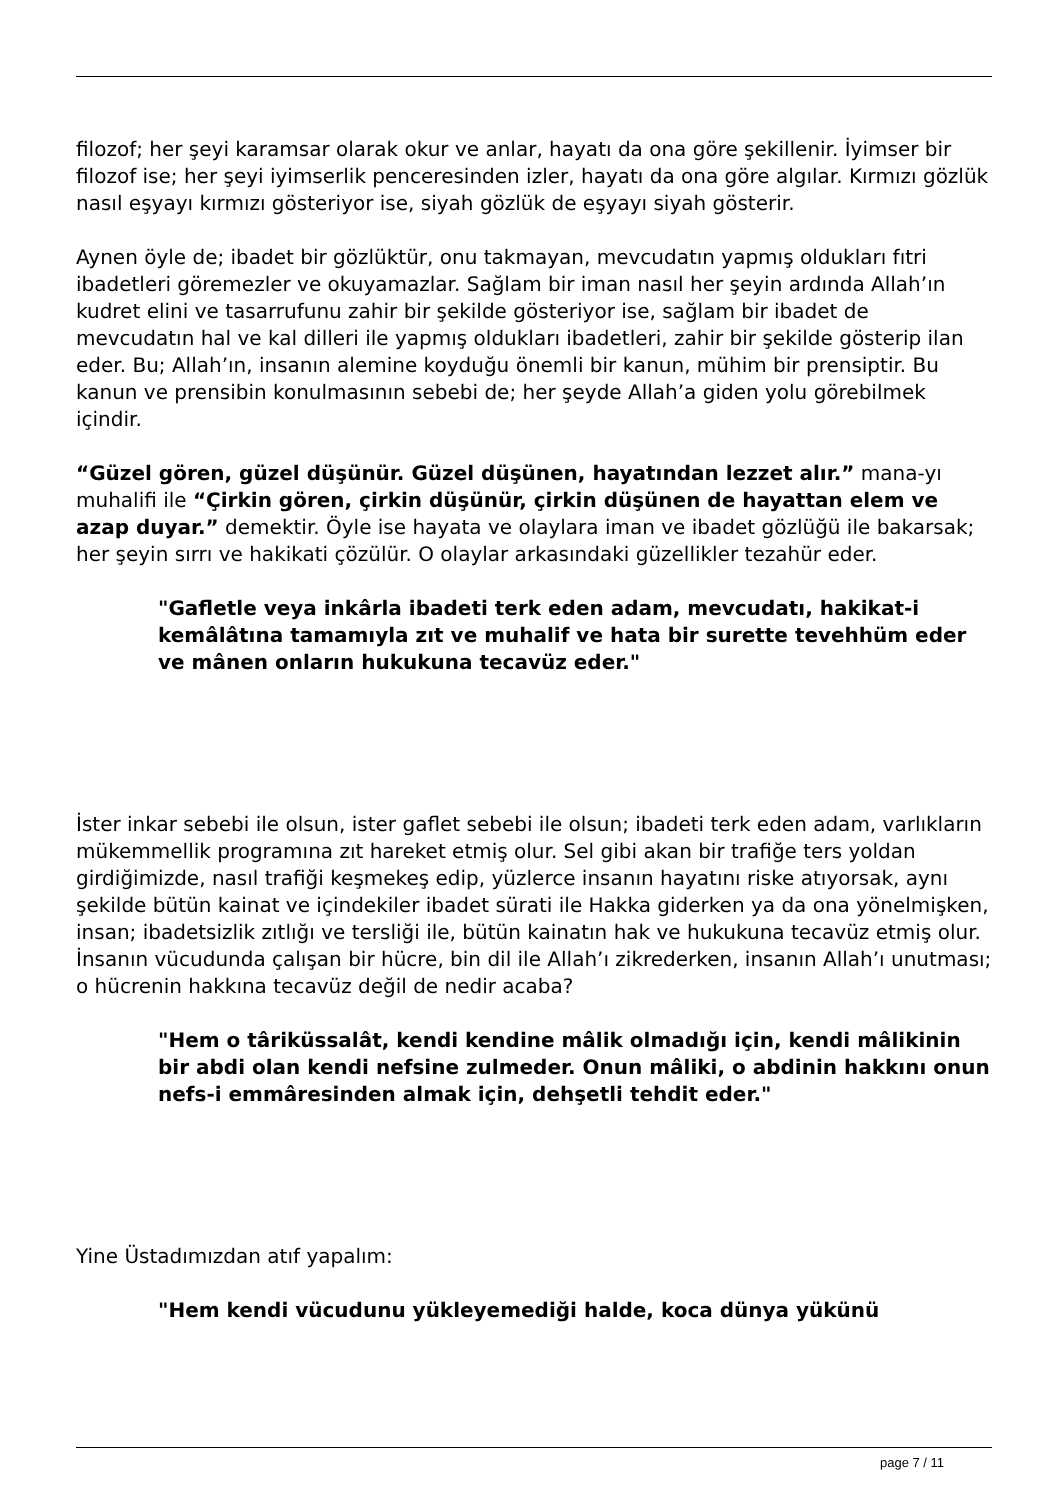filozof; her şeyi karamsar olarak okur ve anlar, hayatı da ona göre şekillenir. İyimser bir filozof ise; her şeyi iyimserlik penceresinden izler, hayatı da ona göre algılar. Kırmızı gözlük nasıl eşyayı kırmızı gösteriyor ise, siyah gözlük de eşyayı siyah gösterir.
Aynen öyle de; ibadet bir gözlüktür, onu takmayan, mevcudatın yapmış oldukları fıtri ibadetleri göremezler ve okuyamazlar. Sağlam bir iman nasıl her şeyin ardında Allah’ın kudret elini ve tasarrufunu zahir bir şekilde gösteriyor ise, sağlam bir ibadet de mevcudatın hal ve kal dilleri ile yapmış oldukları ibadetleri, zahir bir şekilde gösterip ilan eder. Bu; Allah’ın, insanın alemine koyduğu önemli bir kanun, mühim bir prensiptir. Bu kanun ve prensibin konulmasının sebebi de; her şeyde Allah’a giden yolu görebilmek içindir.
“Güzel gören, güzel düşünür. Güzel düşünen, hayatından lezzet alır.” mana-yı muhalifi ile “Çirkin gören, çirkin düşünür, çirkin düşünen de hayattan elem ve azap duyar.” demektir. Öyle ise hayata ve olaylara iman ve ibadet gözlüğü ile bakarsak; her şeyin sırrı ve hakikati çözülür. O olaylar arkasındaki güzellikler tezahür eder.
"Gafletle veya inkârla ibadeti terk eden adam, mevcudatı, hakikat-i kemâlâtına tamamıyla zıt ve muhalif ve hata bir surette tevehhüm eder ve mânen onların hukukuna tecavüz eder."
İster inkar sebebi ile olsun, ister gaflet sebebi ile olsun; ibadeti terk eden adam, varlıkların mükemmellik programına zıt hareket etmiş olur. Sel gibi akan bir trafiğe ters yoldan girdiğimizde, nasıl trafiği keşmekeş edip, yüzlerce insanın hayatını riske atıyorsak, aynı şekilde bütün kainat ve içindekiler ibadet sürati ile Hakka giderken ya da ona yönelmişken, insan; ibadetsizlik zıtlığı ve tersliği ile, bütün kainatın hak ve hukukuna tecavüz etmiş olur. İnsanın vücudunda çalışan bir hücre, bin dil ile Allah’ı zikrederken, insanın Allah’ı unutması; o hücrenin hakkına tecavüz değil de nedir acaba?
"Hem o târiküssalât, kendi kendine mâlik olmadığı için, kendi mâlikinin bir abdi olan kendi nefsine zulmeder. Onun mâliki, o abdinin hakkını onun nefs-i emmâresinden almak için, dehşetli tehdit eder."
Yine Üstadımızdan atıf yapalım:
"Hem kendi vücudunu yükleyemediği halde, koca dünya yükünü
page 7 / 11